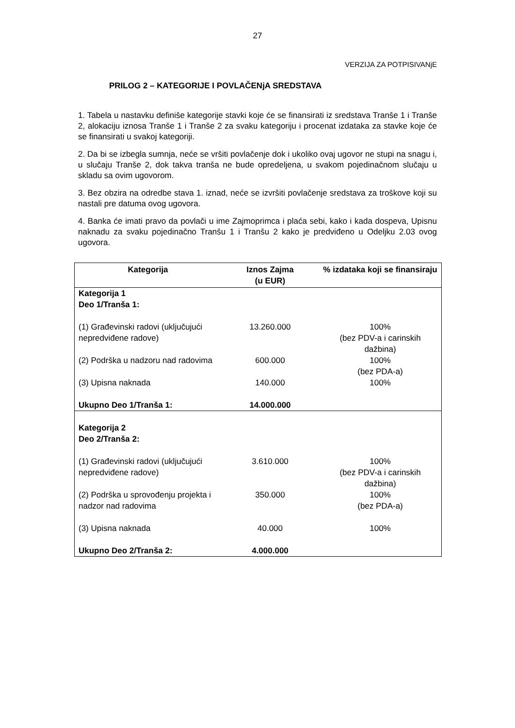27
VERZIJA ZA POTPISIVANjE
PRILOG 2 – KATEGORIJE I POVLAČENjA SREDSTAVA
1. Tabela u nastavku definiše kategorije stavki koje će se finansirati iz sredstava Tranše 1 i Tranše 2, alokaciju iznosa Tranše 1 i Tranše 2 za svaku kategoriju i procenat izdataka za stavke koje će se finansirati u svakoj kategoriji.
2. Da bi se izbegla sumnja, neće se vršiti povlačenje dok i ukoliko ovaj ugovor ne stupi na snagu i, u slučaju Tranše 2, dok takva tranša ne bude opredeljena, u svakom pojedinačnom slučaju u skladu sa ovim ugovorom.
3. Bez obzira na odredbe stava 1. iznad, neće se izvršiti povlačenje sredstava za troškove koji su nastali pre datuma ovog ugovora.
4. Banka će imati pravo da povlači u ime Zajmoprimca i plaća sebi, kako i kada dospeva, Upisnu naknadu za svaku pojedinačno Tranšu 1 i Tranšu 2 kako je predviđeno u Odeljku 2.03 ovog ugovora.
| Kategorija | Iznos Zajma (u EUR) | % izdataka koji se finansiraju |
| --- | --- | --- |
| Kategorija 1 Deo 1/Tranša 1: | | |
| (1) Građevinski radovi (uključujući nepredviđene radove) | 13.260.000 | 100% (bez PDV-a i carinskih dažbina) |
| (2) Podrška u nadzoru nad radovima | 600.000 | 100% (bez PDA-a) |
| (3) Upisna naknada | 140.000 | 100% |
| Ukupno Deo 1/Tranša 1: | 14.000.000 | |
| Kategorija 2 Deo 2/Tranša 2: | | |
| (1) Građevinski radovi (uključujući nepredviđene radove) | 3.610.000 | 100% (bez PDV-a i carinskih dažbina) |
| (2) Podrška u sprovođenju projekta i nadzor nad radovima | 350.000 | 100% (bez PDA-a) |
| (3) Upisna naknada | 40.000 | 100% |
| Ukupno Deo 2/Tranša 2: | 4.000.000 | |